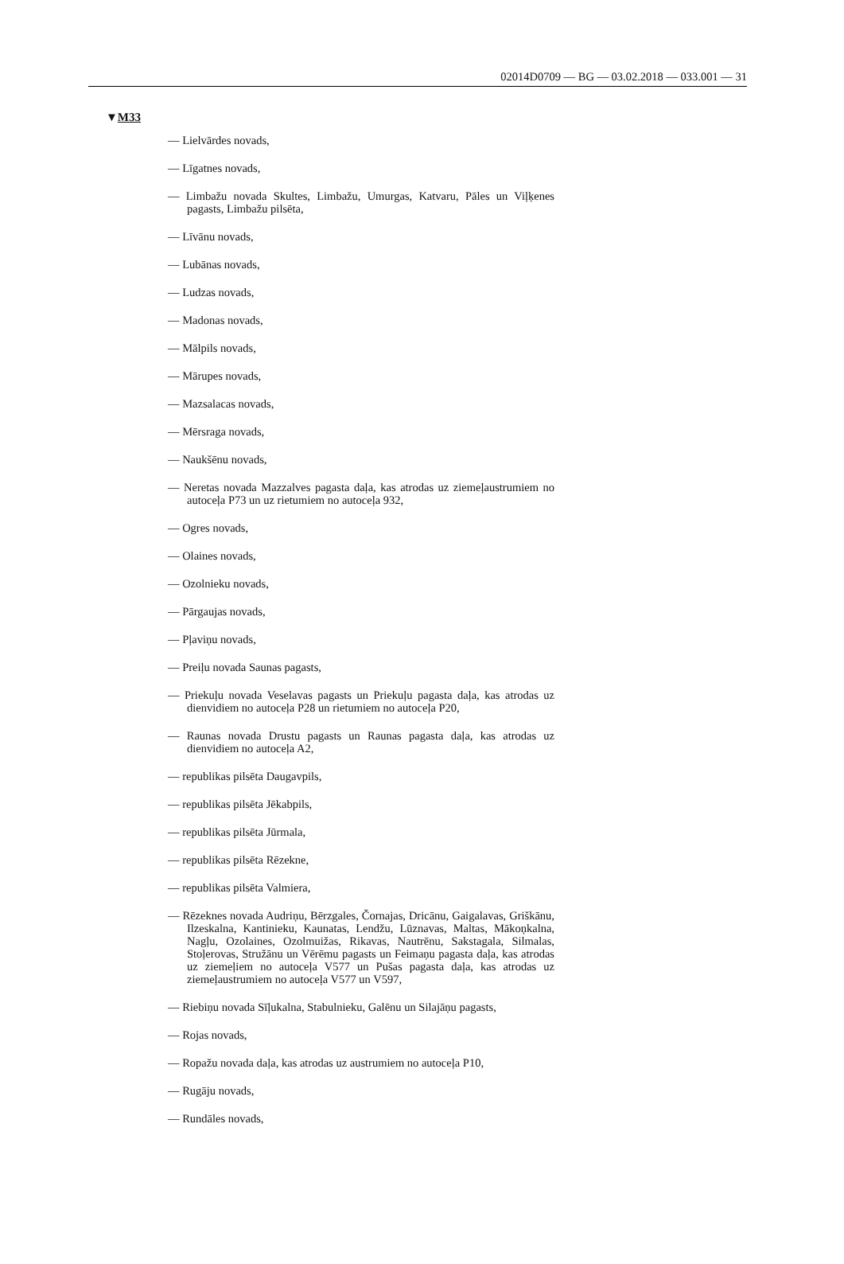02014D0709 — BG — 03.02.2018 — 033.001 — 31
▼M33
— Lielvārdes novads,
— Līgatnes novads,
— Limbažu novada Skultes, Limbažu, Umurgas, Katvaru, Pāles un Viļķenes pagasts, Limbažu pilsēta,
— Līvānu novads,
— Lubānas novads,
— Ludzas novads,
— Madonas novads,
— Mālpils novads,
— Mārupes novads,
— Mazsalacas novads,
— Mērsraga novads,
— Naukšēnu novads,
— Neretas novada Mazzalves pagasta daļa, kas atrodas uz ziemeļaustrumiem no autoceļa P73 un uz rietumiem no autoceļa 932,
— Ogres novads,
— Olaines novads,
— Ozolnieku novads,
— Pārgaujas novads,
— Pļaviņu novads,
— Preiļu novada Saunas pagasts,
— Priekuļu novada Veselavas pagasts un Priekuļu pagasta daļa, kas atrodas uz dienvidiem no autoceļa P28 un rietumiem no autoceļa P20,
— Raunas novada Drustu pagasts un Raunas pagasta daļa, kas atrodas uz dienvidiem no autoceļa A2,
— republikas pilsēta Daugavpils,
— republikas pilsēta Jēkabpils,
— republikas pilsēta Jūrmala,
— republikas pilsēta Rēzekne,
— republikas pilsēta Valmiera,
— Rēzeknes novada Audriņu, Bērzgales, Čornajas, Dricānu, Gaigalavas, Griškānu, Ilzeskalna, Kantinieku, Kaunatas, Lendžu, Lūznavas, Maltas, Mākoņkalna, Nagļu, Ozolaines, Ozolmuižas, Rikavas, Nautrēnu, Sakstagala, Silmalas, Stoļerovas, Stružānu un Vērēmu pagasts un Feimaņu pagasta daļa, kas atrodas uz ziemeļiem no autoceļa V577 un Pušas pagasta daļa, kas atrodas uz ziemeļaustrumiem no autoceļa V577 un V597,
— Riebiņu novada Sīļukalna, Stabulnieku, Galēnu un Silajāņu pagasts,
— Rojas novads,
— Ropažu novada daļa, kas atrodas uz austrumiem no autoceļa P10,
— Rugāju novads,
— Rundāles novads,